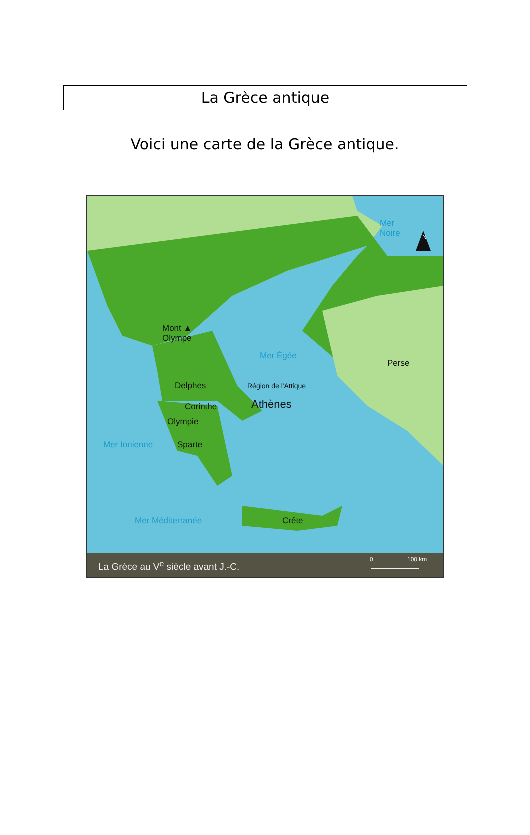La Grèce antique
Voici une carte de la Grèce antique.
Mer
Noire
N
Mont ▲
Olympe
Mer Égée
Perse
Delphes Région de l'Attique
Corinthe Athènes
Olympie
Mer Ionienne Sparte
Mer Méditerranée Crête
La Grèce au V<sup>e</sup> siècle avant J.-C. 0 100 km